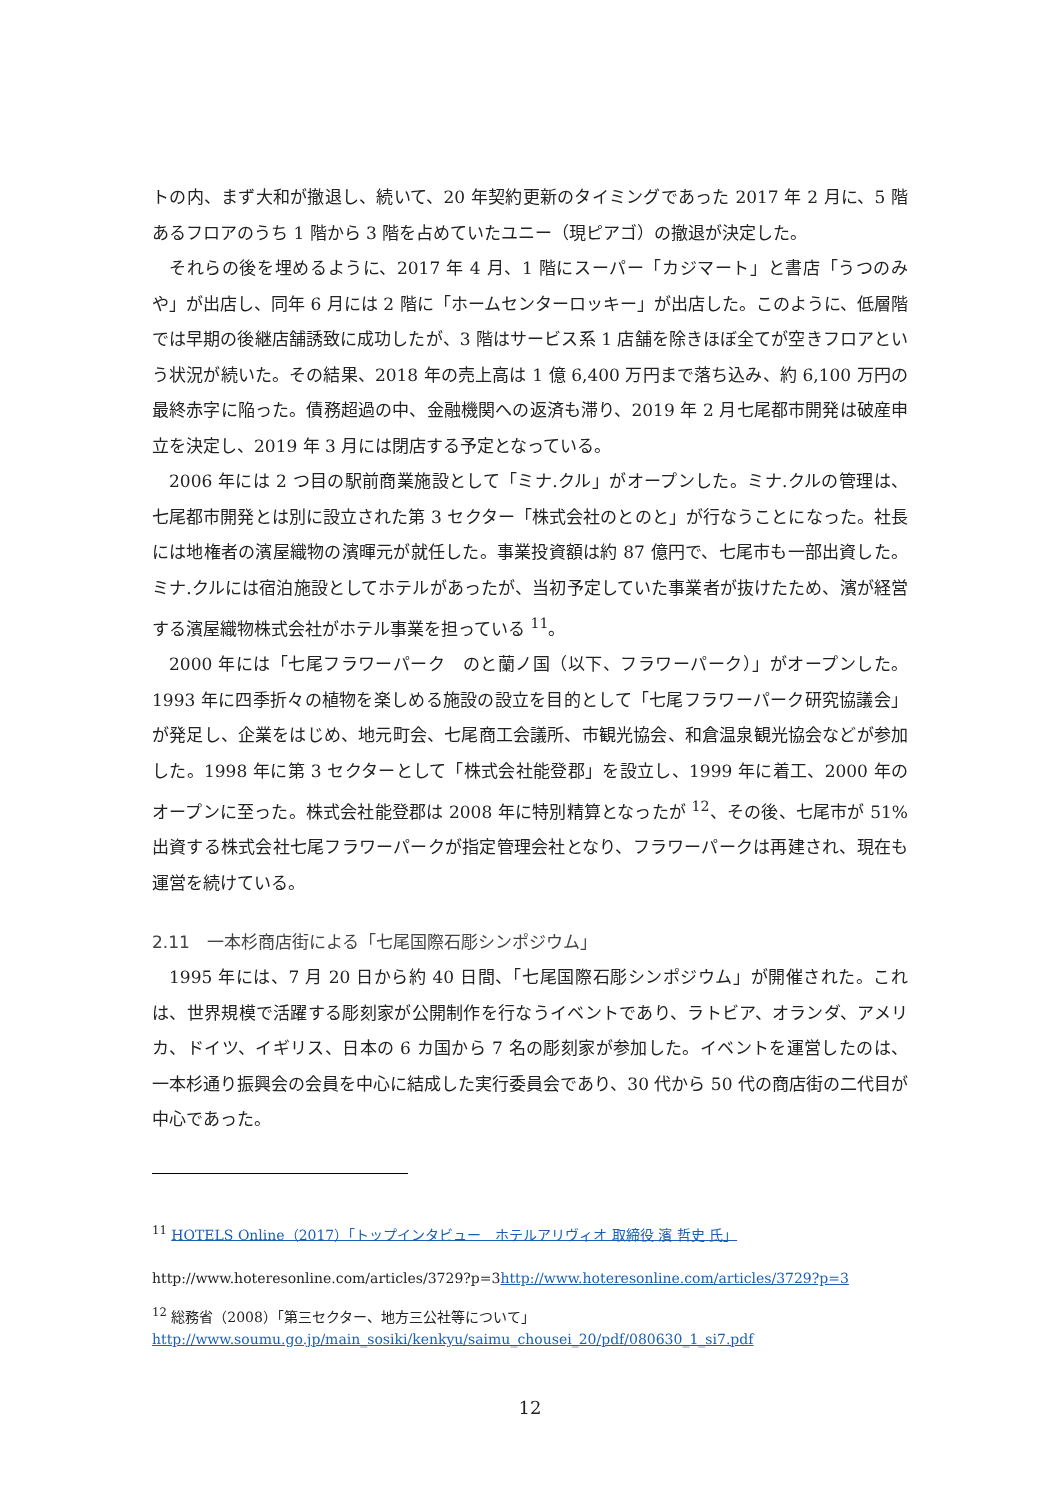トの内、まず大和が撤退し、続いて、20 年契約更新のタイミングであった 2017 年 2 月に、5 階あるフロアのうち 1 階から 3 階を占めていたユニー（現ピアゴ）の撤退が決定した。
それらの後を埋めるように、2017 年 4 月、1 階にスーパー「カジマート」と書店「うつのみや」が出店し、同年 6 月には 2 階に「ホームセンターロッキー」が出店した。このように、低層階では早期の後継店舗誘致に成功したが、3 階はサービス系 1 店舗を除きほぼ全てが空きフロアという状況が続いた。その結果、2018 年の売上高は 1 億 6,400 万円まで落ち込み、約 6,100 万円の最終赤字に陥った。債務超過の中、金融機関への返済も滞り、2019 年 2 月七尾都市開発は破産申立を決定し、2019 年 3 月には閉店する予定となっている。
2006 年には 2 つ目の駅前商業施設として「ミナ.クル」がオープンした。ミナ.クルの管理は、七尾都市開発とは別に設立された第 3 セクター「株式会社のとのと」が行なうことになった。社長には地権者の濱屋織物の濱暉元が就任した。事業投資額は約 87 億円で、七尾市も一部出資した。ミナ.クルには宿泊施設としてホテルがあったが、当初予定していた事業者が抜けたため、濱が経営する濱屋織物株式会社がホテル事業を担っている <sup>11</sup>。
2000 年には「七尾フラワーパーク　のと蘭ノ国（以下、フラワーパーク）」がオープンした。1993 年に四季折々の植物を楽しめる施設の設立を目的として「七尾フラワーパーク研究協議会」が発足し、企業をはじめ、地元町会、七尾商工会議所、市観光協会、和倉温泉観光協会などが参加した。1998 年に第 3 セクターとして「株式会社能登郡」を設立し、1999 年に着工、2000 年のオープンに至った。株式会社能登郡は 2008 年に特別精算となったが <sup>12</sup>、その後、七尾市が 51%出資する株式会社七尾フラワーパークが指定管理会社となり、フラワーパークは再建され、現在も運営を続けている。
2.11　一本杉商店街による「七尾国際石彫シンポジウム」
1995 年には、7 月 20 日から約 40 日間、「七尾国際石彫シンポジウム」が開催された。これは、世界規模で活躍する彫刻家が公開制作を行なうイベントであり、ラトビア、オランダ、アメリカ、ドイツ、イギリス、日本の 6 カ国から 7 名の彫刻家が参加した。イベントを運営したのは、一本杉通り振興会の会員を中心に結成した実行委員会であり、30 代から 50 代の商店街の二代目が中心であった。
<sup>11</sup> HOTELS Online（2017）「トップインタビュー　ホテルアリヴィオ 取締役 濱 哲史 氏」
http://www.hoteresonline.com/articles/3729?p=3http://www.hoteresonline.com/articles/3729?p=3
<sup>12</sup> 総務省（2008）「第三セクター、地方三公社等について」
http://www.soumu.go.jp/main_sosiki/kenkyu/saimu_chousei_20/pdf/080630_1_si7.pdf
12